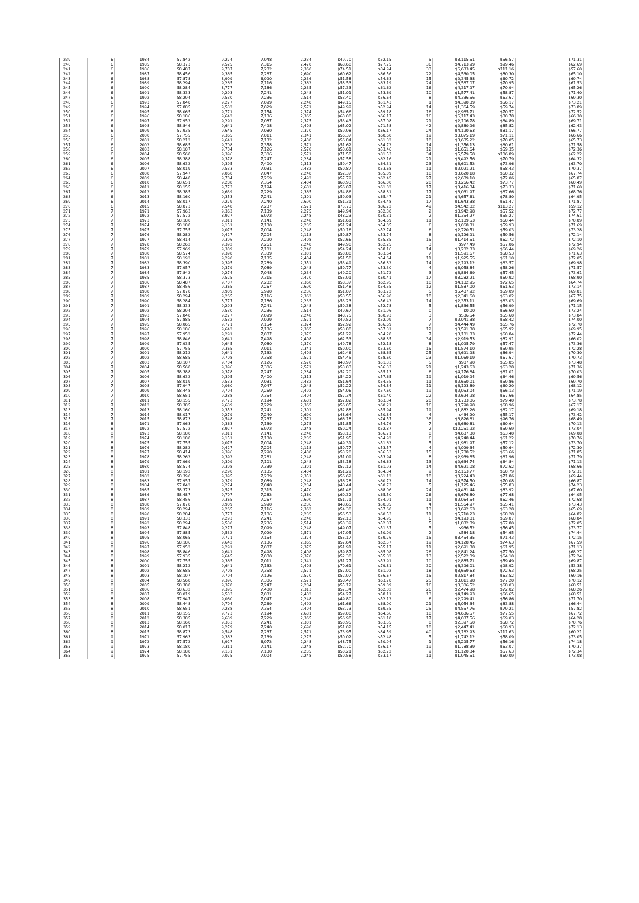| 239 | 6 | 1984 | 57,842 | 9,274 | 7,048 | 2,234 | $49.70 | $52.15 | 5 | $3,115.51 | $56.57 | $71.31 |
| 240 | 6 | 1985 | 58,373 | 9,525 | 7,315 | 2,470 | $68.68 | $77.75 | 36 | $4,713.99 | $99.46 | $62.69 |
| 241 | 6 | 1986 | 58,487 | 9,707 | 7,282 | 2,360 | $74.51 | $84.94 | 33 | $6,633.45 | $111.16 | $57.60 |
| 242 | 6 | 1987 | 58,456 | 9,365 | 7,267 | 2,690 | $60.62 | $66.56 | 22 | $4,530.05 | $80.30 | $65.10 |
| 243 | 6 | 1988 | 57,878 | 8,909 | 6,990 | 2,236 | $51.58 | $54.63 | 15 | $2,345.38 | $60.72 | $69.74 |
| 244 | 6 | 1989 | 58,294 | 9,265 | 7,116 | 2,362 | $58.53 | $63.19 | 24 | $3,567.07 | $70.95 | $61.53 |
| 245 | 6 | 1990 | 58,284 | 8,777 | 7,186 | 2,235 | $57.33 | $61.62 | 16 | $4,317.97 | $70.94 | $65.26 |
| 246 | 6 | 1991 | 58,333 | 9,293 | 7,241 | 2,248 | $51.01 | $53.69 | 10 | $1,577.41 | $58.87 | $71.40 |
| 247 | 6 | 1992 | 58,294 | 9,530 | 7,236 | 2,514 | $53.40 | $56.64 | 8 | $4,336.56 | $63.67 | $69.30 |
| 248 | 6 | 1993 | 57,848 | 9,277 | 7,099 | 2,248 | $49.15 | $51.43 | 1 | $4,390.39 | $56.17 | $73.21 |
| 249 | 6 | 1994 | 57,885 | 9,532 | 7,029 | 2,571 | $49.99 | $52.94 | 14 | $1,364.59 | $59.74 | $73.89 |
| 250 | 6 | 1995 | 58,065 | 9,771 | 7,154 | 2,374 | $54.66 | $59.18 | 16 | $2,965.71 | $70.57 | $72.52 |
| 251 | 6 | 1996 | 58,186 | 9,642 | 7,136 | 2,365 | $60.00 | $66.17 | 16 | $6,117.43 | $80.78 | $66.30 |
| 252 | 6 | 1997 | 57,952 | 9,291 | 7,087 | 2,375 | $53.43 | $57.08 | 21 | $2,106.78 | $64.89 | $69.71 |
| 253 | 6 | 1998 | 58,846 | 9,641 | 7,498 | 2,408 | $65.02 | $71.58 | 42 | $2,880.96 | $85.82 | $62.43 |
| 254 | 6 | 1999 | 57,935 | 9,645 | 7,080 | 2,370 | $59.98 | $66.17 | 24 | $4,190.63 | $81.17 | $66.77 |
| 255 | 6 | 2000 | 57,755 | 9,365 | 7,011 | 2,341 | $56.37 | $60.60 | 19 | $3,875.19 | $71.11 | $66.66 |
| 256 | 6 | 2001 | 58,212 | 9,641 | 7,132 | 2,408 | $56.84 | $61.32 | 18 | $3,685.22 | $70.05 | $65.73 |
| 257 | 6 | 2002 | 58,685 | 9,708 | 7,358 | 2,571 | $51.62 | $54.72 | 14 | $1,356.13 | $60.61 | $71.58 |
| 258 | 6 | 2003 | 58,107 | 9,704 | 7,126 | 2,570 | $50.61 | $53.46 | 12 | $1,651.64 | $59.35 | $72.36 |
| 259 | 6 | 2004 | 58,568 | 9,396 | 7,306 | 2,571 | $71.58 | $81.53 | 34 | $5,579.58 | $106.89 | $62.22 |
| 260 | 6 | 2005 | 58,388 | 9,378 | 7,247 | 2,284 | $57.58 | $62.16 | 21 | $3,492.56 | $70.79 | $64.32 |
| 261 | 6 | 2006 | 58,632 | 9,395 | 7,400 | 2,313 | $59.47 | $64.31 | 23 | $3,601.52 | $73.96 | $63.70 |
| 262 | 6 | 2007 | 58,019 | 9,533 | 7,031 | 2,482 | $50.87 | $53.68 | 11 | $2,021.21 | $58.43 | $70.37 |
| 263 | 6 | 2008 | 57,947 | 9,060 | 7,047 | 2,248 | $52.37 | $55.09 | 10 | $3,620.18 | $60.32 | $67.74 |
| 264 | 6 | 2009 | 58,448 | 9,704 | 7,269 | 2,492 | $57.79 | $62.45 | 27 | $2,689.10 | $72.06 | $65.87 |
| 265 | 6 | 2010 | 58,651 | 9,288 | 7,354 | 2,404 | $60.93 | $66.00 | 28 | $3,266.42 | $73.77 | $60.49 |
| 266 | 6 | 2011 | 58,155 | 9,773 | 7,194 | 2,681 | $56.07 | $61.02 | 17 | $3,416.34 | $73.33 | $71.60 |
| 267 | 6 | 2012 | 58,385 | 9,639 | 7,229 | 2,365 | $54.86 | $58.81 | 17 | $3,031.97 | $67.66 | $68.76 |
| 268 | 6 | 2013 | 58,160 | 9,353 | 7,241 | 2,301 | $59.93 | $65.47 | 21 | $4,657.61 | $78.80 | $64.95 |
| 269 | 6 | 2014 | 58,017 | 9,279 | 7,240 | 2,690 | $51.31 | $54.48 | 17 | $1,643.38 | $61.47 | $71.87 |
| 270 | 6 | 2015 | 58,873 | 9,548 | 7,237 | 2,571 | $75.73 | $86.72 | 49 | $4,542.02 | $113.27 | $59.12 |
| 271 | 7 | 1971 | 57,963 | 9,363 | 7,139 | 2,275 | $49.94 | $52.30 | 2 | $3,942.98 | $57.52 | $72.77 |
| 272 | 7 | 1972 | 57,572 | 8,927 | 6,972 | 2,248 | $48.23 | $50.31 | 2 | $1,354.27 | $55.27 | $74.61 |
| 273 | 7 | 1973 | 58,180 | 9,311 | 7,141 | 2,248 | $51.61 | $54.69 | 11 | $2,109.53 | $60.44 | $70.89 |
| 274 | 7 | 1974 | 58,188 | 9,151 | 7,130 | 2,235 | $51.24 | $54.05 | 6 | $3,068.31 | $59.93 | $71.69 |
| 275 | 7 | 1975 | 57,755 | 9,075 | 7,004 | 2,248 | $50.16 | $52.74 | 6 | $2,720.51 | $59.03 | $73.28 |
| 276 | 7 | 1976 | 58,282 | 9,427 | 7,204 | 2,118 | $50.87 | $53.74 | 8 | $2,126.91 | $59.56 | $72.14 |
| 277 | 7 | 1977 | 58,414 | 9,396 | 7,290 | 2,408 | $52.66 | $55.85 | 15 | $1,414.51 | $62.72 | $72.10 |
| 278 | 7 | 1978 | 58,262 | 9,392 | 7,261 | 2,248 | $49.90 | $52.25 | 3 | $977.49 | $57.06 | $72.94 |
| 279 | 7 | 1979 | 57,969 | 9,309 | 7,101 | 2,248 | $54.24 | $58.16 | 14 | $3,202.33 | $66.44 | $69.26 |
| 280 | 7 | 1980 | 58,574 | 9,398 | 7,339 | 2,301 | $50.88 | $53.64 | 7 | $1,591.67 | $58.53 | $71.63 |
| 281 | 7 | 1981 | 58,192 | 9,290 | 7,135 | 2,404 | $51.58 | $54.64 | 11 | $1,925.55 | $61.10 | $72.05 |
| 282 | 7 | 1982 | 58,390 | 9,395 | 7,289 | 2,351 | $53.49 | $56.82 | 14 | $2,193.12 | $63.57 | $69.98 |
| 283 | 7 | 1983 | 57,957 | 9,379 | 7,089 | 2,248 | $50.77 | $53.30 | 4 | $3,058.84 | $58.26 | $71.57 |
| 284 | 7 | 1984 | 57,842 | 9,274 | 7,048 | 2,234 | $49.20 | $51.72 | 3 | $3,864.69 | $57.45 | $73.61 |
| 285 | 7 | 1985 | 58,373 | 9,525 | 7,315 | 2,470 | $55.91 | $60.41 | 17 | $3,282.21 | $69.92 | $68.90 |
| 286 | 7 | 1986 | 58,487 | 9,707 | 7,282 | 2,360 | $58.37 | $62.95 | 18 | $4,182.95 | $72.65 | $64.74 |
| 287 | 7 | 1987 | 58,456 | 9,365 | 7,267 | 2,690 | $51.48 | $54.55 | 12 | $1,587.00 | $61.63 | $73.14 |
| 288 | 7 | 1988 | 57,878 | 8,909 | 6,990 | 2,236 | $51.07 | $53.72 | 5 | $5,487.92 | $59.09 | $69.81 |
| 289 | 7 | 1989 | 58,294 | 9,265 | 7,116 | 2,362 | $53.55 | $56.90 | 18 | $2,341.60 | $63.02 | $67.75 |
| 290 | 7 | 1990 | 58,284 | 8,777 | 7,186 | 2,235 | $53.23 | $56.42 | 14 | $2,353.11 | $63.03 | $69.69 |
| 291 | 7 | 1991 | 58,333 | 9,293 | 7,241 | 2,248 | $50.38 | $52.78 | 5 | $1,836.55 | $56.99 | $71.15 |
| 292 | 7 | 1992 | 58,294 | 9,530 | 7,236 | 2,514 | $49.67 | $51.96 | 0 | $0.00 | $56.60 | $73.24 |
| 293 | 7 | 1993 | 57,848 | 9,277 | 7,099 | 2,248 | $48.75 | $50.93 | 3 | $536.54 | $55.60 | $73.84 |
| 294 | 7 | 1994 | 57,885 | 9,532 | 7,029 | 2,571 | $49.52 | $52.09 | 7 | $2,041.38 | $58.42 | $74.00 |
| 295 | 7 | 1995 | 58,065 | 9,771 | 7,154 | 2,374 | $52.92 | $56.69 | 7 | $4,444.49 | $65.76 | $72.70 |
| 296 | 7 | 1996 | 58,186 | 9,642 | 7,136 | 2,365 | $53.88 | $57.31 | 12 | $3,591.38 | $65.92 | $69.95 |
| 297 | 7 | 1997 | 57,952 | 9,291 | 7,087 | 2,375 | $51.22 | $54.28 | 7 | $3,101.33 | $60.84 | $72.44 |
| 298 | 7 | 1998 | 58,846 | 9,641 | 7,498 | 2,408 | $62.53 | $68.85 | 34 | $2,919.53 | $82.91 | $66.02 |
| 299 | 7 | 1999 | 57,935 | 9,645 | 7,080 | 2,370 | $49.78 | $52.18 | 8 | $1,095.79 | $57.47 | $73.36 |
| 300 | 7 | 2000 | 57,755 | 9,365 | 7,011 | 2,341 | $50.90 | $53.60 | 15 | $1,574.10 | $59.95 | $72.28 |
| 301 | 7 | 2001 | 58,212 | 9,641 | 7,132 | 2,408 | $62.46 | $68.65 | 25 | $4,691.98 | $86.94 | $70.30 |
| 302 | 7 | 2002 | 58,685 | 9,708 | 7,358 | 2,571 | $54.45 | $58.60 | 23 | $1,969.19 | $67.67 | $70.73 |
| 303 | 7 | 2003 | 58,107 | 9,704 | 7,126 | 2,570 | $48.97 | $51.33 | 5 | $907.90 | $55.85 | $73.48 |
| 304 | 7 | 2004 | 58,568 | 9,396 | 7,306 | 2,571 | $53.03 | $56.33 | 21 | $1,243.63 | $63.28 | $71.36 |
| 305 | 7 | 2005 | 58,388 | 9,378 | 7,247 | 2,284 | $52.20 | $55.13 | 6 | $4,176.64 | $61.01 | $70.03 |
| 306 | 7 | 2006 | 58,632 | 9,395 | 7,400 | 2,313 | $54.22 | $57.65 | 19 | $1,919.94 | $64.46 | $69.56 |
| 307 | 7 | 2007 | 58,019 | 9,533 | 7,031 | 2,482 | $51.64 | $54.55 | 11 | $2,650.01 | $59.86 | $69.70 |
| 308 | 7 | 2008 | 57,947 | 9,060 | 7,047 | 2,248 | $52.22 | $54.84 | 11 | $3,123.89 | $60.20 | $68.12 |
| 309 | 7 | 2009 | 58,448 | 9,704 | 7,269 | 2,492 | $54.06 | $57.60 | 19 | $2,053.04 | $66.13 | $71.19 |
| 310 | 7 | 2010 | 58,651 | 9,288 | 7,354 | 2,404 | $57.34 | $61.40 | 22 | $2,624.98 | $67.66 | $64.85 |
| 311 | 7 | 2011 | 58,155 | 9,773 | 7,194 | 2,681 | $57.82 | $63.34 | 20 | $3,733.06 | $79.40 | $73.78 |
| 312 | 7 | 2012 | 58,385 | 9,639 | 7,229 | 2,365 | $56.05 | $60.21 | 16 | $3,790.98 | $68.96 | $67.17 |
| 313 | 7 | 2013 | 58,160 | 9,353 | 7,241 | 2,301 | $52.88 | $55.94 | 19 | $1,882.26 | $62.17 | $69.18 |
| 314 | 7 | 2014 | 58,017 | 9,279 | 7,240 | 2,690 | $48.64 | $50.84 | 4 | $434.20 | $55.17 | $73.42 |
| 315 | 7 | 2015 | 58,873 | 9,548 | 7,237 | 2,571 | $66.18 | $74.57 | 36 | $3,826.61 | $96.76 | $68.49 |
| 316 | 8 | 1971 | 57,963 | 9,363 | 7,139 | 2,275 | $51.85 | $54.76 | 7 | $3,680.81 | $60.64 | $70.13 |
| 317 | 8 | 1972 | 57,572 | 8,927 | 6,972 | 2,248 | $50.24 | $52.87 | 2 | $10,251.92 | $59.69 | $73.04 |
| 318 | 8 | 1973 | 58,180 | 9,311 | 7,141 | 2,248 | $53.13 | $56.71 | 8 | $4,637.30 | $63.40 | $69.08 |
| 319 | 8 | 1974 | 58,188 | 9,151 | 7,130 | 2,235 | $51.95 | $54.92 | 6 | $4,248.44 | $61.22 | $70.76 |
| 320 | 8 | 1975 | 57,755 | 9,075 | 7,004 | 2,248 | $49.31 | $51.62 | 5 | $1,981.97 | $57.12 | $73.70 |
| 321 | 8 | 1976 | 58,282 | 9,427 | 7,204 | 2,118 | $50.77 | $53.57 | 4 | $4,029.34 | $59.64 | $72.30 |
| 322 | 8 | 1977 | 58,414 | 9,396 | 7,290 | 2,408 | $53.20 | $56.53 | 15 | $1,788.52 | $63.66 | $71.85 |
| 323 | 8 | 1978 | 58,262 | 9,392 | 7,261 | 2,248 | $51.09 | $53.94 | 8 | $2,939.65 | $61.96 | $71.79 |
| 324 | 8 | 1979 | 57,969 | 9,309 | 7,101 | 2,248 | $53.18 | $56.63 | 13 | $2,634.74 | $64.84 | $71.13 |
| 325 | 8 | 1980 | 58,574 | 9,398 | 7,339 | 2,301 | $57.12 | $61.93 | 14 | $4,621.08 | $72.62 | $68.66 |
| 326 | 8 | 1981 | 58,192 | 9,290 | 7,135 | 2,404 | $51.29 | $54.34 | 9 | $2,163.77 | $60.79 | $72.31 |
| 327 | 8 | 1982 | 58,390 | 9,395 | 7,289 | 2,351 | $56.62 | $61.12 | 18 | $3,224.43 | $71.86 | $69.44 |
| 328 | 8 | 1983 | 57,957 | 9,379 | 7,089 | 2,248 | $56.28 | $60.72 | 14 | $4,574.50 | $70.08 | $66.87 |
| 329 | 8 | 1984 | 57,842 | 9,274 | 7,048 | 2,234 | $48.44 | $50.73 | 5 | $1,125.46 | $55.83 | $74.23 |
| 330 | 8 | 1985 | 58,373 | 9,525 | 7,315 | 2,470 | $61.46 | $68.06 | 24 | $4,431.44 | $83.92 | $67.60 |
| 331 | 8 | 1986 | 58,487 | 9,707 | 7,282 | 2,360 | $60.32 | $65.50 | 26 | $3,676.80 | $77.68 | $64.05 |
| 332 | 8 | 1987 | 58,456 | 9,365 | 7,267 | 2,690 | $51.71 | $54.91 | 11 | $2,064.54 | $62.46 | $72.68 |
| 333 | 8 | 1988 | 57,878 | 8,909 | 6,990 | 2,236 | $48.65 | $50.85 | 4 | $1,564.97 | $55.41 | $73.43 |
| 334 | 8 | 1989 | 58,294 | 9,265 | 7,116 | 2,362 | $54.30 | $57.60 | 13 | $3,692.63 | $63.28 | $65.69 |
| 335 | 8 | 1990 | 58,284 | 8,777 | 7,186 | 2,235 | $56.53 | $60.53 | 11 | $5,710.23 | $68.28 | $64.82 |
| 336 | 8 | 1991 | 58,333 | 9,293 | 7,241 | 2,248 | $52.13 | $54.95 | 6 | $4,193.01 | $59.87 | $68.84 |
| 337 | 8 | 1992 | 58,294 | 9,530 | 7,236 | 2,514 | $50.39 | $52.87 | 5 | $1,832.89 | $57.80 | $72.05 |
| 338 | 8 | 1993 | 57,848 | 9,277 | 7,099 | 2,248 | $49.07 | $51.37 | 5 | $936.52 | $56.45 | $73.77 |
| 339 | 8 | 1994 | 57,885 | 9,532 | 7,029 | 2,571 | $47.95 | $50.09 | 2 | $584.18 | $54.65 | $74.44 |
| 340 | 8 | 1995 | 58,065 | 9,771 | 7,154 | 2,374 | $55.17 | $59.76 | 15 | $3,454.35 | $71.43 | $72.15 |
| 341 | 8 | 1996 | 58,186 | 9,642 | 7,136 | 2,365 | $57.64 | $62.57 | 19 | $4,128.45 | $74.63 | $67.59 |
| 342 | 8 | 1997 | 57,952 | 9,291 | 7,087 | 2,375 | $51.91 | $55.17 | 11 | $2,691.38 | $61.95 | $71.13 |
| 343 | 8 | 1998 | 58,846 | 9,641 | 7,498 | 2,408 | $59.87 | $65.08 | 26 | $2,841.24 | $77.50 | $68.27 |
| 344 | 8 | 1999 | 57,935 | 9,645 | 7,080 | 2,370 | $52.30 | $55.82 | 13 | $2,522.09 | $64.10 | $72.24 |
| 345 | 8 | 2000 | 57,755 | 9,365 | 7,011 | 2,341 | $51.27 | $53.91 | 10 | $2,885.71 | $59.49 | $69.87 |
| 346 | 8 | 2001 | 58,212 | 9,641 | 7,132 | 2,408 | $70.61 | $79.81 | 30 | $6,396.01 | $98.92 | $53.38 |
| 347 | 8 | 2002 | 58,685 | 9,708 | 7,358 | 2,571 | $57.00 | $61.92 | 18 | $3,659.63 | $72.63 | $68.25 |
| 348 | 8 | 2003 | 58,107 | 9,704 | 7,126 | 2,570 | $52.97 | $56.67 | 15 | $2,817.84 | $63.52 | $69.16 |
| 349 | 8 | 2004 | 58,568 | 9,396 | 7,306 | 2,571 | $58.47 | $63.78 | 25 | $3,011.98 | $77.20 | $70.12 |
| 350 | 8 | 2005 | 58,388 | 9,378 | 7,247 | 2,284 | $55.12 | $59.09 | 16 | $3,306.52 | $68.03 | $68.51 |
| 351 | 8 | 2006 | 58,632 | 9,395 | 7,400 | 2,313 | $57.34 | $62.02 | 26 | $2,474.98 | $72.02 | $68.26 |
| 352 | 8 | 2007 | 58,019 | 9,533 | 7,031 | 2,482 | $54.27 | $58.11 | 13 | $4,149.93 | $66.65 | $68.51 |
| 353 | 8 | 2008 | 57,947 | 9,060 | 7,047 | 2,248 | $49.80 | $52.12 | 6 | $2,299.41 | $56.86 | $71.70 |
| 354 | 8 | 2009 | 58,448 | 9,704 | 7,269 | 2,492 | $61.66 | $68.00 | 21 | $5,054.34 | $83.88 | $66.44 |
| 355 | 8 | 2010 | 58,651 | 9,288 | 7,354 | 2,404 | $63.73 | $69.55 | 25 | $4,557.76 | $79.21 | $57.82 |
| 356 | 8 | 2011 | 58,155 | 9,773 | 7,194 | 2,681 | $59.00 | $64.66 | 18 | $4,636.57 | $77.55 | $67.72 |
| 357 | 8 | 2012 | 58,385 | 9,639 | 7,229 | 2,365 | $56.98 | $61.18 | 17 | $4,037.56 | $69.03 | $64.28 |
| 358 | 8 | 2013 | 58,160 | 9,353 | 7,241 | 2,301 | $50.95 | $53.55 | 8 | $2,397.50 | $58.72 | $70.76 |
| 359 | 8 | 2014 | 58,017 | 9,279 | 7,240 | 2,690 | $51.02 | $54.15 | 10 | $2,447.41 | $60.93 | $72.13 |
| 360 | 8 | 2015 | 58,873 | 9,548 | 7,237 | 2,571 | $73.95 | $84.59 | 40 | $5,162.93 | $111.63 | $60.21 |
| 361 | 9 | 1971 | 57,963 | 9,363 | 7,139 | 2,275 | $50.02 | $52.48 | 5 | $1,742.12 | $58.09 | $73.05 |
| 362 | 9 | 1972 | 57,572 | 8,927 | 6,972 | 2,248 | $48.75 | $50.94 | 1 | $5,295.77 | $56.16 | $74.18 |
| 363 | 9 | 1973 | 58,180 | 9,311 | 7,141 | 2,248 | $52.70 | $56.17 | 19 | $1,788.39 | $63.07 | $70.37 |
| 364 | 9 | 1974 | 58,188 | 9,151 | 7,130 | 2,235 | $50.21 | $52.72 | 9 | $1,120.34 | $57.63 | $72.34 |
| 365 | 9 | 1975 | 57,755 | 9,075 | 7,004 | 2,248 | $50.58 | $53.17 | 11 | $1,945.51 | $60.09 | $73.08 |